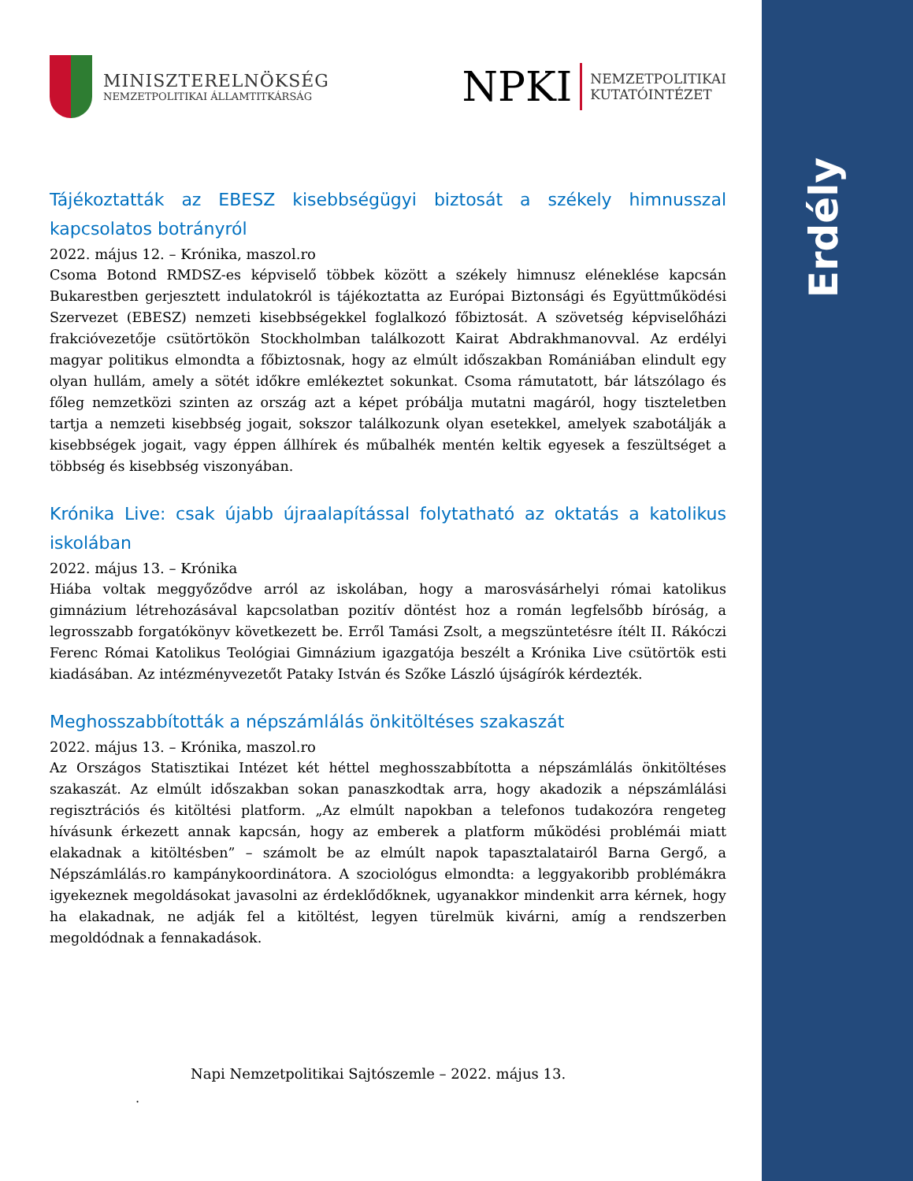Erdély
MINISZTERELNÖKSÉG
NEMZETPOLITIKAI ÁLLAMTITKÁRSÁG
NPKI
NEMZETPOLITIKAI
KUTATÓINTÉZET
Tájékoztatták az EBESZ kisebbségügyi biztosát a székely himnusszal kapcsolatos botrányról
2022. május 12. – Krónika, maszol.ro
Csoma Botond RMDSZ-es képviselő többek között a székely himnusz eléneklése kapcsán Bukarestben gerjesztett indulatokról is tájékoztatta az Európai Biztonsági és Együttműködési Szervezet (EBESZ) nemzeti kisebbségekkel foglalkozó főbiztosát. A szövetség képviselőházi frakcióvezetője csütörtökön Stockholmban találkozott Kairat Abdrakhmanovval. Az erdélyi magyar politikus elmondta a főbiztosnak, hogy az elmúlt időszakban Romániában elindult egy olyan hullám, amely a sötét időkre emlékeztet sokunkat. Csoma rámutatott, bár látszólago és főleg nemzetközi szinten az ország azt a képet próbálja mutatni magáról, hogy tiszteletben tartja a nemzeti kisebbség jogait, sokszor találkozunk olyan esetekkel, amelyek szabotálják a kisebbségek jogait, vagy éppen állhírek és műbalhék mentén keltik egyesek a feszültséget a többség és kisebbség viszonyában.
Krónika Live: csak újabb újraalapítással folytatható az oktatás a katolikus iskolában
2022. május 13. – Krónika
Hiába voltak meggyőződve arról az iskolában, hogy a marosvásárhelyi római katolikus gimnázium létrehozásával kapcsolatban pozitív döntést hoz a román legfelsőbb bíróság, a legrosszabb forgatókönyv következett be. Erről Tamási Zsolt, a megszüntetésre ítélt II. Rákóczi Ferenc Római Katolikus Teológiai Gimnázium igazgatója beszélt a Krónika Live csütörtök esti kiadásában. Az intézményvezetőt Pataky István és Szőke László újságírók kérdezték.
Meghosszabbították a népszámlálás önkitöltéses szakaszát
2022. május 13. – Krónika, maszol.ro
Az Országos Statisztikai Intézet két héttel meghosszabbította a népszámlálás önkitöltéses szakaszát. Az elmúlt időszakban sokan panaszkodtak arra, hogy akadozik a népszámlálási regisztrációs és kitöltési platform. „Az elmúlt napokban a telefonos tudakozóra rengeteg hívásunk érkezett annak kapcsán, hogy az emberek a platform működési problémái miatt elakadnak a kitöltésben” – számolt be az elmúlt napok tapasztalatairól Barna Gergő, a Népszámlálás.ro kampánykoordinátora. A szociológus elmondta: a leggyakoribb problémákra igyekeznek megoldásokat javasolni az érdeklődőknek, ugyanakkor mindenkit arra kérnek, hogy ha elakadnak, ne adják fel a kitöltést, legyen türelmük kivárni, amíg a rendszerben megoldódnak a fennakadások.
Napi Nemzetpolitikai Sajtószemle – 2022. május 13.
.